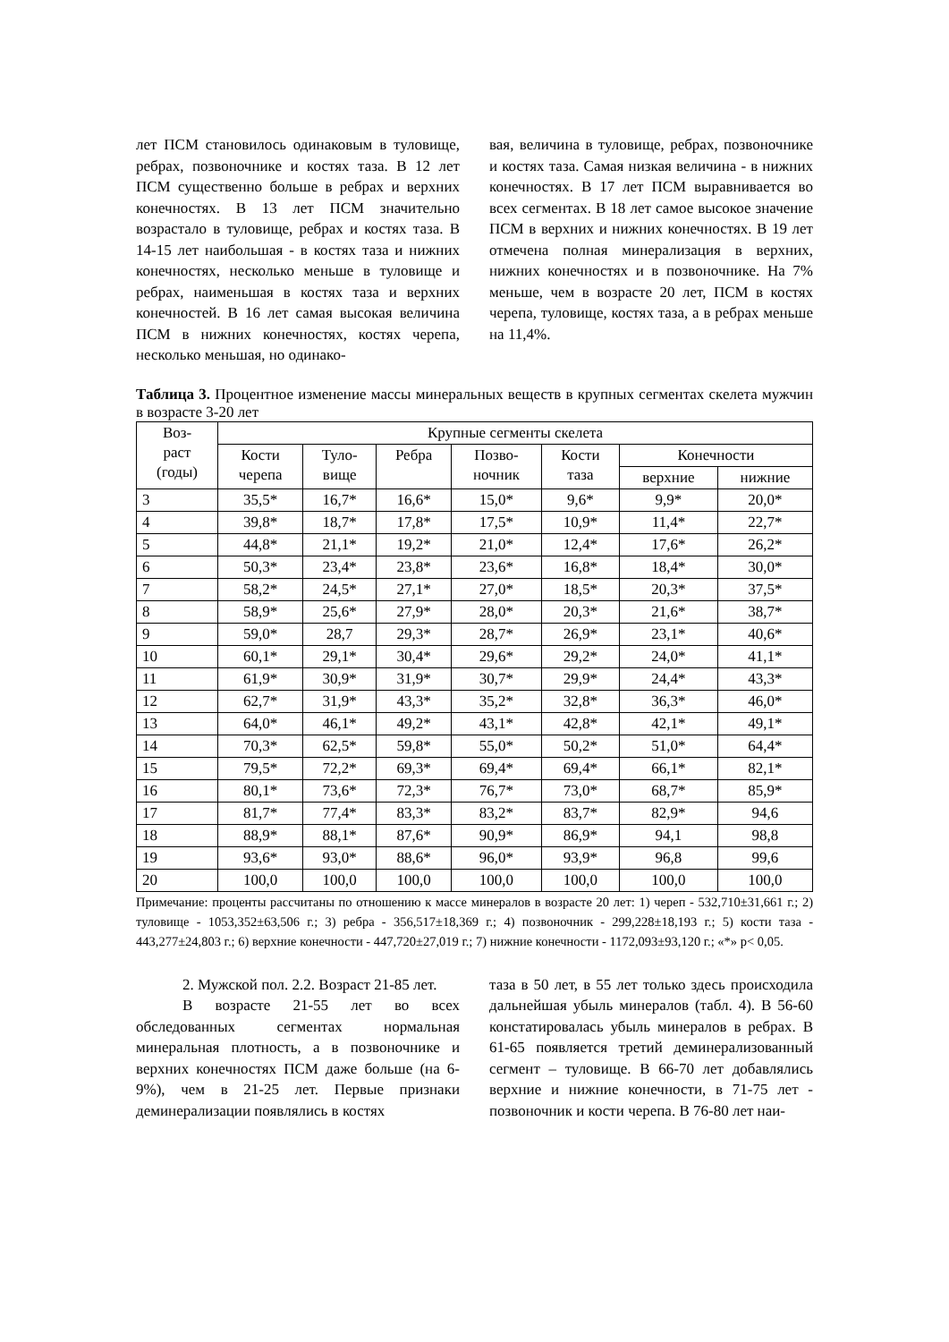лет ПСМ становилось одинаковым в туловище, ребрах, позвоночнике и костях таза. В 12 лет ПСМ существенно больше в ребрах и верхних конечностях. В 13 лет ПСМ значительно возрастало в туловище, ребрах и костях таза. В 14-15 лет наибольшая - в костях таза и нижних конечностях, несколько меньше в туловище и ребрах, наименьшая в костях таза и верхних конечностей. В 16 лет самая высокая величина ПСМ в нижних конечностях, костях черепа, несколько меньшая, но одинако-
вая, величина в туловище, ребрах, позвоночнике и костях таза. Самая низкая величина - в нижних конечностях. В 17 лет ПСМ выравнивается во всех сегментах. В 18 лет самое высокое значение ПСМ в верхних и нижних конечностях. В 19 лет отмечена полная минерализация в верхних, нижних конечностях и в позвоночнике. На 7% меньше, чем в возрасте 20 лет, ПСМ в костях черепа, туловище, костях таза, а в ребрах меньше на 11,4%.
Таблица 3. Процентное изменение массы минеральных веществ в крупных сегментах скелета мужчин в возрасте 3-20 лет
| Воз- раст (годы) | Крупные сегменты скелета | | | | | | |
| --- | --- | --- | --- | --- | --- | --- | --- |
| | Кости черепа | Туло- вище | Ребра | Позво- ночник | Кости таза | Конечности | |
| | | | | | | верхние | нижние |
| 3 | 35,5* | 16,7* | 16,6* | 15,0* | 9,6* | 9,9* | 20,0* |
| 4 | 39,8* | 18,7* | 17,8* | 17,5* | 10,9* | 11,4* | 22,7* |
| 5 | 44,8* | 21,1* | 19,2* | 21,0* | 12,4* | 17,6* | 26,2* |
| 6 | 50,3* | 23,4* | 23,8* | 23,6* | 16,8* | 18,4* | 30,0* |
| 7 | 58,2* | 24,5* | 27,1* | 27,0* | 18,5* | 20,3* | 37,5* |
| 8 | 58,9* | 25,6* | 27,9* | 28,0* | 20,3* | 21,6* | 38,7* |
| 9 | 59,0* | 28,7 | 29,3* | 28,7* | 26,9* | 23,1* | 40,6* |
| 10 | 60,1* | 29,1* | 30,4* | 29,6* | 29,2* | 24,0* | 41,1* |
| 11 | 61,9* | 30,9* | 31,9* | 30,7* | 29,9* | 24,4* | 43,3* |
| 12 | 62,7* | 31,9* | 43,3* | 35,2* | 32,8* | 36,3* | 46,0* |
| 13 | 64,0* | 46,1* | 49,2* | 43,1* | 42,8* | 42,1* | 49,1* |
| 14 | 70,3* | 62,5* | 59,8* | 55,0* | 50,2* | 51,0* | 64,4* |
| 15 | 79,5* | 72,2* | 69,3* | 69,4* | 69,4* | 66,1* | 82,1* |
| 16 | 80,1* | 73,6* | 72,3* | 76,7* | 73,0* | 68,7* | 85,9* |
| 17 | 81,7* | 77,4* | 83,3* | 83,2* | 83,7* | 82,9* | 94,6 |
| 18 | 88,9* | 88,1* | 87,6* | 90,9* | 86,9* | 94,1 | 98,8 |
| 19 | 93,6* | 93,0* | 88,6* | 96,0* | 93,9* | 96,8 | 99,6 |
| 20 | 100,0 | 100,0 | 100,0 | 100,0 | 100,0 | 100,0 | 100,0 |
Примечание: проценты рассчитаны по отношению к массе минералов в возрасте 20 лет: 1) череп - 532,710±31,661 г.; 2) туловище - 1053,352±63,506 г.; 3) ребра - 356,517±18,369 г.; 4) позвоночник - 299,228±18,193 г.; 5) кости таза - 443,277±24,803 г.; 6) верхние конечности - 447,720±27,019 г.; 7) нижние конечности - 1172,093±93,120 г.; «*» p< 0,05.
2. Мужской пол. 2.2. Возраст 21-85 лет.
В возрасте 21-55 лет во всех обследованных сегментах нормальная минеральная плотность, а в позвоночнике и верхних конечностях ПСМ даже больше (на 6-9%), чем в 21-25 лет. Первые признаки деминерализации появлялись в костях
таза в 50 лет, в 55 лет только здесь происходила дальнейшая убыль минералов (табл. 4). В 56-60 констатировалась убыль минералов в ребрах. В 61-65 появляется третий деминерализованный сегмент – туловище. В 66-70 лет добавлялись верхние и нижние конечности, в 71-75 лет - позвоночник и кости черепа. В 76-80 лет наи-